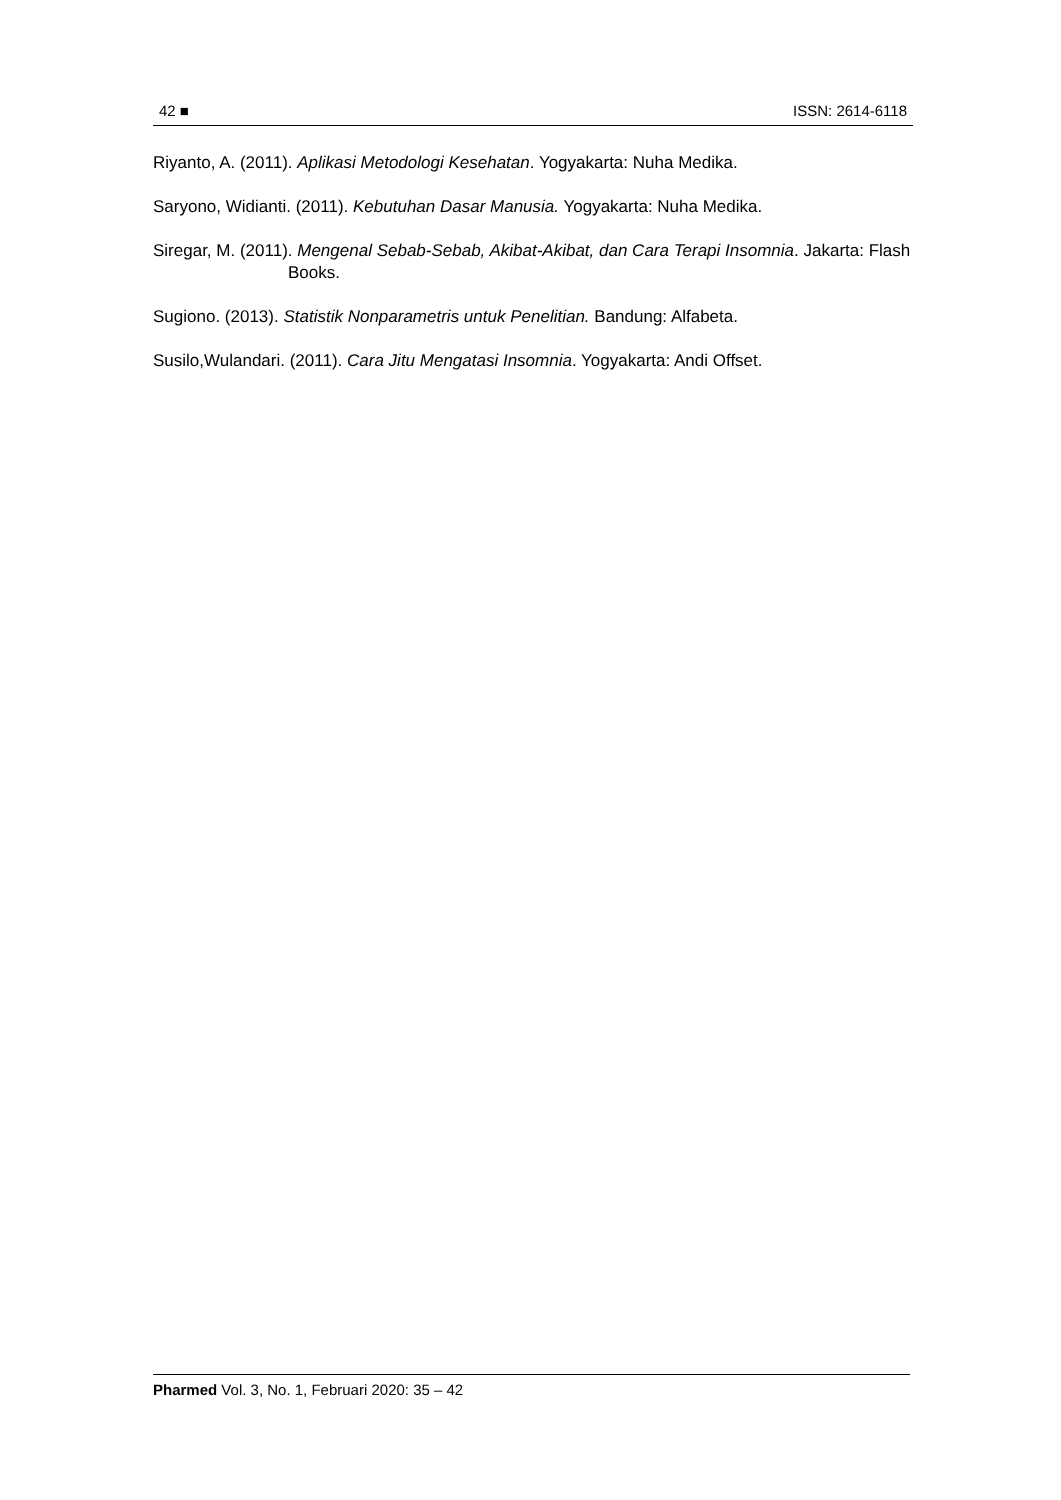42 ■ ISSN: 2614-6118
Riyanto, A. (2011). Aplikasi Metodologi Kesehatan. Yogyakarta: Nuha Medika.
Saryono, Widianti. (2011). Kebutuhan Dasar Manusia. Yogyakarta: Nuha Medika.
Siregar, M. (2011). Mengenal Sebab-Sebab, Akibat-Akibat, dan Cara Terapi Insomnia. Jakarta: Flash Books.
Sugiono. (2013). Statistik Nonparametris untuk Penelitian. Bandung: Alfabeta.
Susilo,Wulandari. (2011). Cara Jitu Mengatasi Insomnia. Yogyakarta: Andi Offset.
Pharmed Vol. 3, No. 1, Februari 2020: 35 – 42